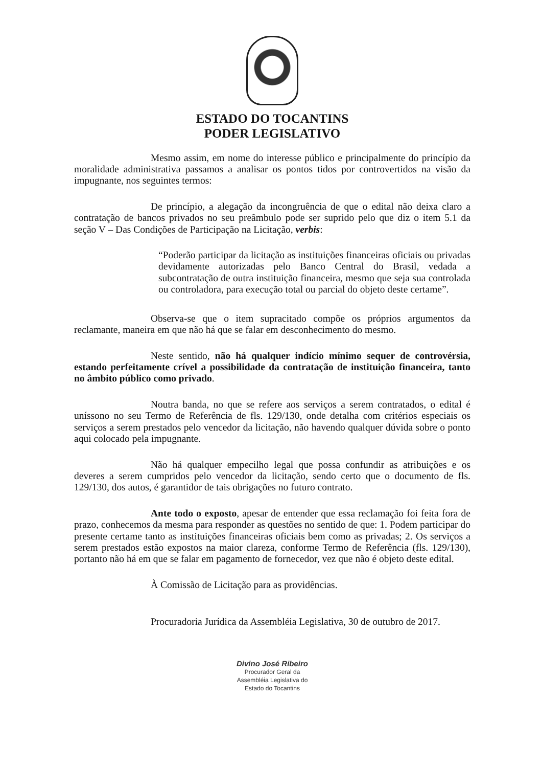ESTADO DO TOCANTINS
PODER LEGISLATIVO
Mesmo assim, em nome do interesse público e principalmente do princípio da moralidade administrativa passamos a analisar os pontos tidos por controvertidos na visão da impugnante, nos seguintes termos:
De princípio, a alegação da incongruência de que o edital não deixa claro a contratação de bancos privados no seu preâmbulo pode ser suprido pelo que diz o item 5.1 da seção V – Das Condições de Participação na Licitação, verbis:
“Poderão participar da licitação as instituições financeiras oficiais ou privadas devidamente autorizadas pelo Banco Central do Brasil, vedada a subcontratação de outra instituição financeira, mesmo que seja sua controlada ou controladora, para execução total ou parcial do objeto deste certame”.
Observa-se que o item supracitado compõe os próprios argumentos da reclamante, maneira em que não há que se falar em desconhecimento do mesmo.
Neste sentido, não há qualquer indício mínimo sequer de controvérsia, estando perfeitamente crível a possibilidade da contratação de instituição financeira, tanto no âmbito público como privado.
Noutra banda, no que se refere aos serviços a serem contratados, o edital é uníssono no seu Termo de Referência de fls. 129/130, onde detalha com critérios especiais os serviços a serem prestados pelo vencedor da licitação, não havendo qualquer dúvida sobre o ponto aqui colocado pela impugnante.
Não há qualquer empecilho legal que possa confundir as atribuições e os deveres a serem cumpridos pelo vencedor da licitação, sendo certo que o documento de fls. 129/130, dos autos, é garantidor de tais obrigações no futuro contrato.
Ante todo o exposto, apesar de entender que essa reclamação foi feita fora de prazo, conhecemos da mesma para responder as questões no sentido de que: 1. Podem participar do presente certame tanto as instituições financeiras oficiais bem como as privadas; 2. Os serviços a serem prestados estão expostos na maior clareza, conforme Termo de Referência (fls. 129/130), portanto não há em que se falar em pagamento de fornecedor, vez que não é objeto deste edital.
À Comissão de Licitação para as providências.
Procuradoria Jurídica da Assembléia Legislativa, 30 de outubro de 2017.
Divino José Ribeiro
Procurador Geral da
Assembléia Legislativa do
Estado do Tocantins